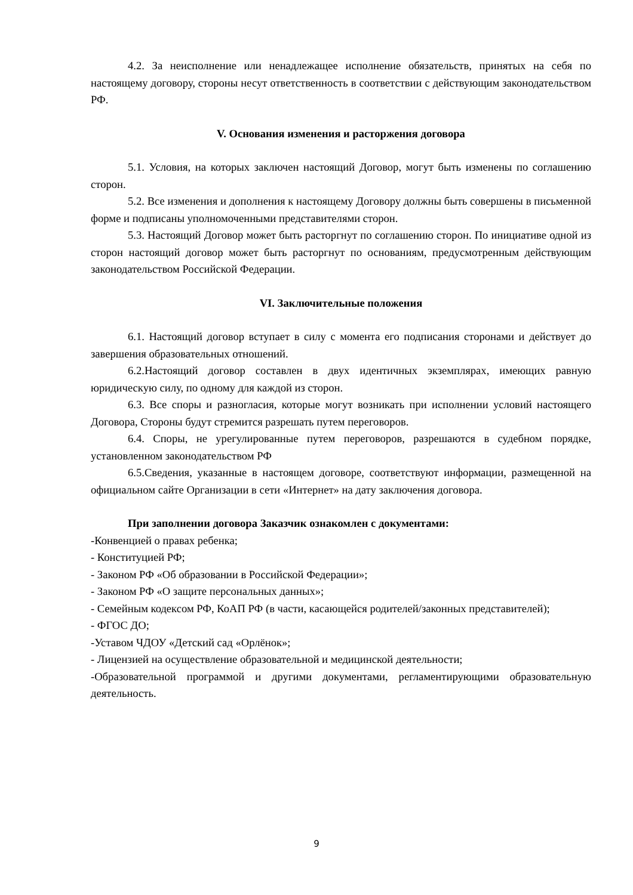4.2. За неисполнение или ненадлежащее исполнение обязательств, принятых на себя по настоящему договору, стороны несут ответственность в соответствии с действующим законодательством РФ.
V. Основания изменения и расторжения договора
5.1. Условия, на которых заключен настоящий Договор, могут быть изменены по соглашению сторон.
5.2. Все изменения и дополнения к настоящему Договору должны быть совершены в письменной форме и подписаны уполномоченными представителями сторон.
5.3. Настоящий Договор может быть расторгнут по соглашению сторон. По инициативе одной из сторон настоящий договор может быть расторгнут по основаниям, предусмотренным действующим законодательством Российской Федерации.
VI. Заключительные положения
6.1. Настоящий договор вступает в силу с момента его подписания сторонами и действует до завершения образовательных отношений.
6.2.Настоящий договор составлен в двух идентичных экземплярах, имеющих равную юридическую силу, по одному для каждой из сторон.
6.3. Все споры и разногласия, которые могут возникать при исполнении условий настоящего Договора, Стороны будут стремится разрешать путем переговоров.
6.4. Споры, не урегулированные путем переговоров, разрешаются в судебном порядке, установленном законодательством РФ
6.5.Сведения, указанные в настоящем договоре, соответствуют информации, размещенной на официальном сайте Организации в сети «Интернет» на дату заключения договора.
При заполнении договора Заказчик ознакомлен с документами:
-Конвенцией о правах ребенка;
- Конституцией РФ;
- Законом РФ «Об образовании в Российской Федерации»;
- Законом РФ «О защите персональных данных»;
- Семейным кодексом РФ, КоАП РФ (в части, касающейся родителей/законных представителей);
- ФГОС ДО;
-Уставом ЧДОУ «Детский сад «Орлёнок»;
- Лицензией на осуществление образовательной и медицинской деятельности;
-Образовательной программой и другими документами, регламентирующими образовательную деятельность.
9